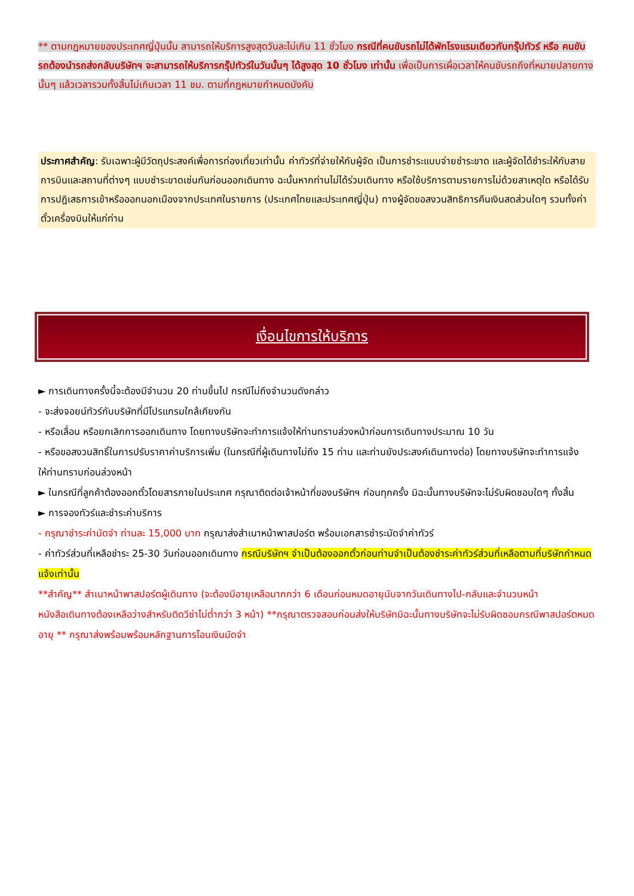** ตามกฎหมายของประเทศญี่ปุ่นนั้น สามารถให้บริการสูงสุดวันละไม่เกิน 11 ชั่วโมง กรณีที่คนขับรถไม่ได้พักโรงแรมเดียวกับกรุ๊ปทัวร์ หรือ คนขับรถต้องนำรถส่งกลับบริษัทฯ จะสามารถให้บริการกรุ๊ปทัวร์ในวันนั้นๆ ได้สูงสุด 10 ชั่วโมง เท่านั้น เพื่อเป็นการเผื่อเวลาให้คนขับรถถึงที่หมายปลายทางนั้นๆ แล้วเวลารวมทั้งสิ้นไม่เกินเวลา 11 ชม. ตามที่กฎหมายกำหนดบังคับ
ประกาศสำคัญ: รับเฉพาะผู้มีวัตถุประสงค์เพื่อการท่องเที่ยวเท่านั้น ค่าทัวร์ที่จ่ายให้กับผู้จัด เป็นการชำระแบบจ่ายชำระขาด และผู้จัดได้ชำระให้กับสายการบินและสถานที่ต่างๆ แบบชำระขาดเช่นกันก่อนออกเดินทาง ฉะนั้นหากท่านไม่ได้ร่วมเดินทาง หรือใช้บริการตามรายการไม่ด้วยสาเหตุใด หรือได้รับการปฎิเสธการเข้าหรือออกนอกเมืองจากประเทศในรายการ (ประเทศไทยและประเทศญี่ปุ่น) ทางผู้จัดขอสงวนสิทธิการคืนเงินสดส่วนใดๆ รวมทั้งค่าตั๋วเครื่องบินให้แก่ท่าน
เงื่อนไขการให้บริการ
► การเดินทางครั้งนี้จะต้องมีจำนวน 20 ท่านขึ้นไป กรณีไม่ถึงจำนวนดังกล่าว
- จะส่งจอยน์ทัวร์กับบริษัทที่มีโปรแกรมใกล้เคียงกัน
- หรือเลื่อน หรือยกเลิกการออกเดินทาง โดยทางบริษัทจะทำการแจ้งให้ท่านทราบล่วงหน้าก่อนการเดินทางประมาณ 10 วัน
- หรือขอสงวนสิทธิ์ในการปรับราคาค่าบริการเพิ่ม (ในกรณีที่ผู้เดินทางไม่ถึง 15 ท่าน และท่านยังประสงค์เดินทางต่อ) โดยทางบริษัทจะทำการแจ้งให้ท่านทราบก่อนล่วงหน้า
► ในกรณีที่ลูกค้าต้องออกตั๋วโดยสารภายในประเทศ กรุณาติดต่อเจ้าหน้าที่ของบริษัทฯ ก่อนทุกครั้ง มิฉะนั้นทางบริษัทจะไม่รับผิดชอบใดๆ ทั้งสิ้น
► การจองทัวร์และชำระค่าบริการ
- กรุณาชำระค่ามัดจำ ท่านละ 15,000 บาท กรุณาส่งสำเนาหน้าพาสปอร์ต พร้อมเอกสารชำระมัดจำค่าทัวร์
- ค่าทัวร์ส่วนที่เหลือชำระ 25-30 วันก่อนออกเดินทาง กรณีบริษัทฯ จำเป็นต้องออกตั๋วก่อนท่านจำเป็นต้องชำระค่าทัวร์ส่วนที่เหลือตามที่บริษัทกำหนดแจ้งเท่านั้น
**สำคัญ** สำเนาหน้าพาสปอร์ตผู้เดินทาง (จะต้องมีอายุเหลือมากกว่า 6 เดือนก่อนหมดอายุนับจากวันเดินทางไป-กลับและจำนวนหน้าหนังสือเดินทางต้องเหลือว่างสำหรับติดวีซ่าไม่ต่ำกว่า 3 หน้า) **กรุณาตรวจสอบก่อนส่งให้บริษัทมิฉะนั้นทางบริษัทจะไม่รับผิดชอบกรณีพาสปอร์ตหมดอายุ ** กรุณาส่งพร้อมพร้อมหลักฐานการโอนเงินมัดจำ